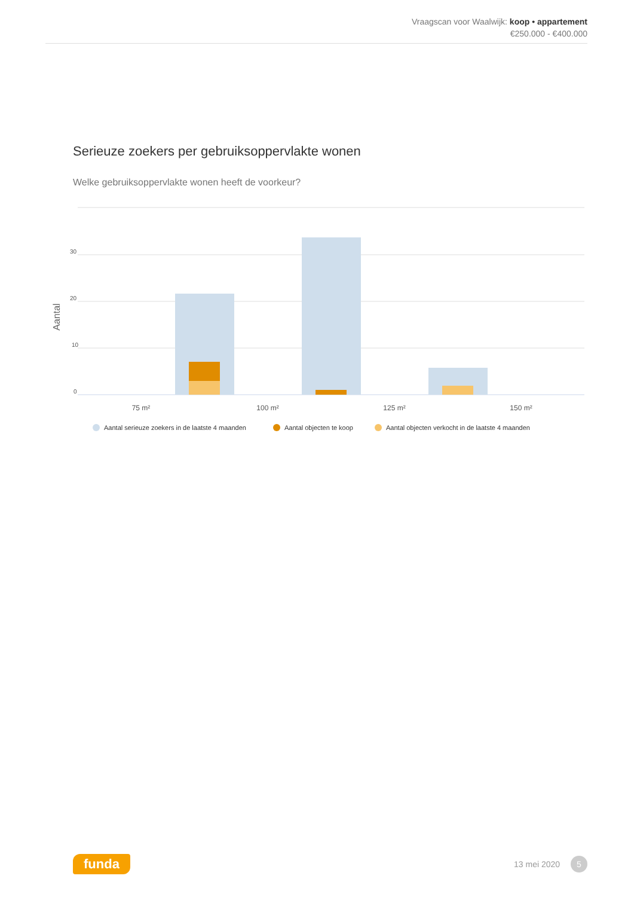Vraagscan voor Waalwijk: koop • appartement
€250.000 - €400.000
Serieuze zoekers per gebruiksoppervlakte wonen
Welke gebruiksoppervlakte wonen heeft de voorkeur?
30
20
10
0
Aantal
75 m²
100 m²
125 m²
150 m²
Aantal serieuze zoekers in de laatste 4 maanden
Aantal objecten te koop
Aantal objecten verkocht in de laatste 4 maanden
funda 13 mei 2020 5